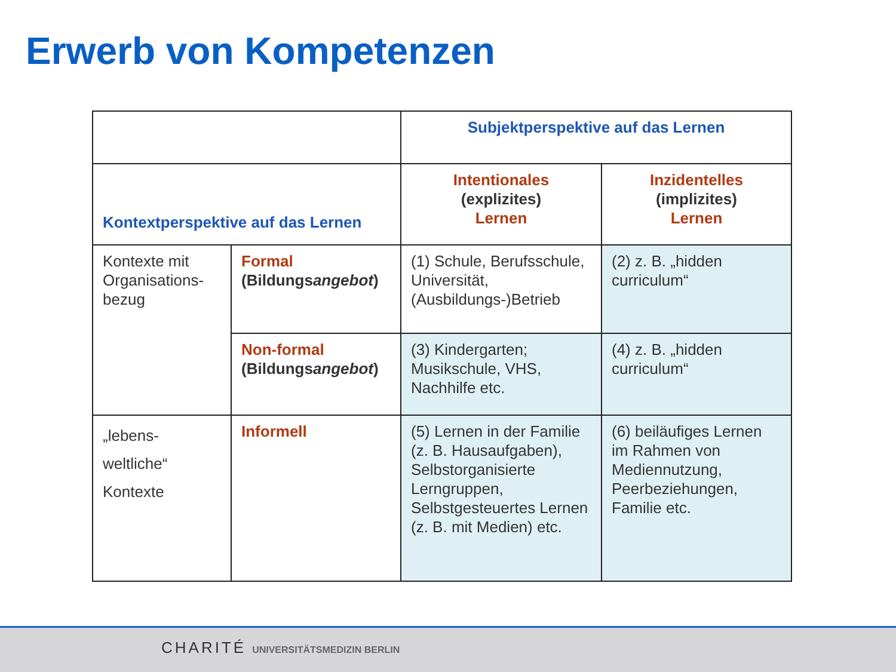Erwerb von Kompetenzen
| | | Subjektperspektive auf das Lernen | |
| Kontextperspektive auf das Lernen | | Intentionales (explizites) Lernen | Inzidentelles (implizites) Lernen |
| Kontexte mit Organisations-bezug | Formal (Bildungs angebot ) | (1) Schule, Berufsschule, Universität, (Ausbildungs-)Betrieb | (2) z. B. „hidden curriculum“ |
| | Non-formal (Bildungs angebot ) | (3) Kindergarten; Musikschule, VHS, Nachhilfe etc. | (4) z. B. „hidden curriculum“ |
| „lebens- weltliche“ Kontexte | Informell | (5) Lernen in der Familie (z. B. Hausaufgaben), Selbstorganisierte Lerngruppen, Selbstgesteuertes Lernen (z. B. mit Medien) etc. | (6) beiläufiges Lernen im Rahmen von Mediennutzung, Peerbeziehungen, Familie etc. |
CHARITÉ UNIVERSITÄTSMEDIZIN BERLIN